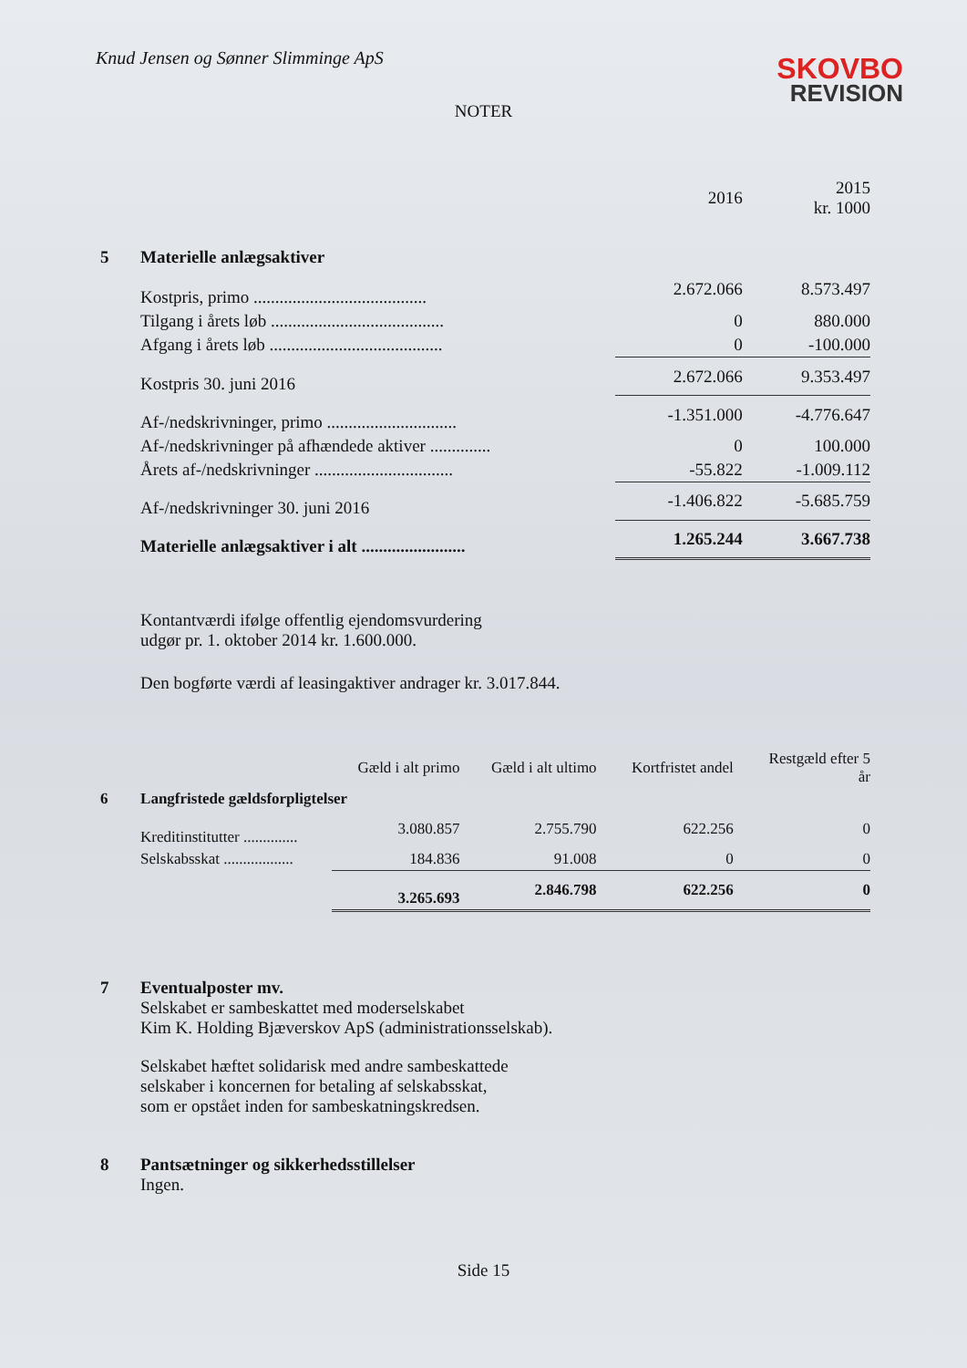Knud Jensen og Sønner Slimminge ApS
SKOVBO
REVISION
NOTER
| | | 2016 | 2015 kr. 1000 |
| 5 | Materielle anlægsaktiver | | |
| | Kostpris, primo ........................................ | 2.672.066 | 8.573.497 |
| | Tilgang i årets løb ........................................ | 0 | 880.000 |
| | Afgang i årets løb ........................................ | 0 | -100.000 |
| | Kostpris 30. juni 2016 | 2.672.066 | 9.353.497 |
| | Af-/nedskrivninger, primo .............................. | -1.351.000 | -4.776.647 |
| | Af-/nedskrivninger på afhændede aktiver .............. | 0 | 100.000 |
| | Årets af-/nedskrivninger ................................ | -55.822 | -1.009.112 |
| | Af-/nedskrivninger 30. juni 2016 | -1.406.822 | -5.685.759 |
| | Materielle anlægsaktiver i alt ........................ | 1.265.244 | 3.667.738 |
Kontantværdi ifølge offentlig ejendomsvurdering
udgør pr. 1. oktober 2014 kr. 1.600.000.
Den bogførte værdi af leasingaktiver andrager kr. 3.017.844.
| | | Gæld i alt primo | Gæld i alt ultimo | Kortfristet andel | Restgæld efter 5 år |
| 6 | Langfristede gældsforpligtelser | | | | |
| | Kreditinstitutter .............. | 3.080.857 | 2.755.790 | 622.256 | 0 |
| | Selskabsskat .................. | 184.836 | 91.008 | 0 | 0 |
| | | 3.265.693 | 2.846.798 | 622.256 | 0 |
| 7 | Eventualposter mv. Selskabet er sambeskattet med moderselskabet Kim K. Holding Bjæverskov ApS (administrationsselskab). Selskabet hæftet solidarisk med andre sambeskattede selskaber i koncernen for betaling af selskabsskat, som er opstået inden for sambeskatningskredsen. |
| 8 | Pantsætninger og sikkerhedsstillelser Ingen. |
Side 15